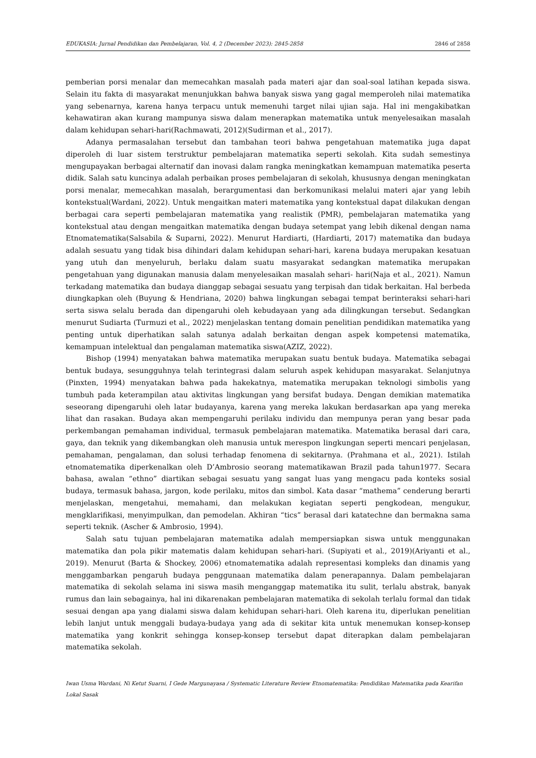EDUKASIA: Jurnal Pendidikan dan Pembelajaran, Vol. 4, 2 (December 2023): 2845-2858 2846 of 2858
pemberian porsi menalar dan memecahkan masalah pada materi ajar dan soal-soal latihan kepada siswa. Selain itu fakta di masyarakat menunjukkan bahwa banyak siswa yang gagal memperoleh nilai matematika yang sebenarnya, karena hanya terpacu untuk memenuhi target nilai ujian saja. Hal ini mengakibatkan kehawatiran akan kurang mampunya siswa dalam menerapkan matematika untuk menyelesaikan masalah dalam kehidupan sehari-hari(Rachmawati, 2012)(Sudirman et al., 2017).
Adanya permasalahan tersebut dan tambahan teori bahwa pengetahuan matematika juga dapat diperoleh di luar sistem terstruktur pembelajaran matematika seperti sekolah. Kita sudah semestinya mengupayakan berbagai alternatif dan inovasi dalam rangka meningkatkan kemampuan matematika peserta didik. Salah satu kuncinya adalah perbaikan proses pembelajaran di sekolah, khususnya dengan meningkatan porsi menalar, memecahkan masalah, berargumentasi dan berkomunikasi melalui materi ajar yang lebih kontekstual(Wardani, 2022). Untuk mengaitkan materi matematika yang kontekstual dapat dilakukan dengan berbagai cara seperti pembelajaran matematika yang realistik (PMR), pembelajaran matematika yang kontekstual atau dengan mengaitkan matematika dengan budaya setempat yang lebih dikenal dengan nama Etnomatematika(Salsabila & Suparni, 2022). Menurut Hardiarti, (Hardiarti, 2017) matematika dan budaya adalah sesuatu yang tidak bisa dihindari dalam kehidupan sehari-hari, karena budaya merupakan kesatuan yang utuh dan menyeluruh, berlaku dalam suatu masyarakat sedangkan matematika merupakan pengetahuan yang digunakan manusia dalam menyelesaikan masalah sehari- hari(Naja et al., 2021). Namun terkadang matematika dan budaya dianggap sebagai sesuatu yang terpisah dan tidak berkaitan. Hal berbeda diungkapkan oleh (Buyung & Hendriana, 2020) bahwa lingkungan sebagai tempat berinteraksi sehari-hari serta siswa selalu berada dan dipengaruhi oleh kebudayaan yang ada dilingkungan tersebut. Sedangkan menurut Sudiarta (Turmuzi et al., 2022) menjelaskan tentang domain penelitian pendidikan matematika yang penting untuk diperhatikan salah satunya adalah berkaitan dengan aspek kompetensi matematika, kemampuan intelektual dan pengalaman matematika siswa(AZIZ, 2022).
Bishop (1994) menyatakan bahwa matematika merupakan suatu bentuk budaya. Matematika sebagai bentuk budaya, sesungguhnya telah terintegrasi dalam seluruh aspek kehidupan masyarakat. Selanjutnya (Pinxten, 1994) menyatakan bahwa pada hakekatnya, matematika merupakan teknologi simbolis yang tumbuh pada keterampilan atau aktivitas lingkungan yang bersifat budaya. Dengan demikian matematika seseorang dipengaruhi oleh latar budayanya, karena yang mereka lakukan berdasarkan apa yang mereka lihat dan rasakan. Budaya akan mempengaruhi perilaku individu dan mempunya peran yang besar pada perkembangan pemahaman individual, termasuk pembelajaran matematika. Matematika berasal dari cara, gaya, dan teknik yang dikembangkan oleh manusia untuk merespon lingkungan seperti mencari penjelasan, pemahaman, pengalaman, dan solusi terhadap fenomena di sekitarnya. (Prahmana et al., 2021). Istilah etnomatematika diperkenalkan oleh D’Ambrosio seorang matematikawan Brazil pada tahun1977. Secara bahasa, awalan “ethno” diartikan sebagai sesuatu yang sangat luas yang mengacu pada konteks sosial budaya, termasuk bahasa, jargon, kode perilaku, mitos dan simbol. Kata dasar “mathema” cenderung berarti menjelaskan, mengetahui, memahami, dan melakukan kegiatan seperti pengkodean, mengukur, mengklarifikasi, menyimpulkan, dan pemodelan. Akhiran “tics” berasal dari katatechne dan bermakna sama seperti teknik. (Ascher & Ambrosio, 1994).
Salah satu tujuan pembelajaran matematika adalah mempersiapkan siswa untuk menggunakan matematika dan pola pikir matematis dalam kehidupan sehari-hari. (Supiyati et al., 2019)(Ariyanti et al., 2019). Menurut (Barta & Shockey, 2006) etnomatematika adalah representasi kompleks dan dinamis yang menggambarkan pengaruh budaya penggunaan matematika dalam penerapannya. Dalam pembelajaran matematika di sekolah selama ini siswa masih menganggap matematika itu sulit, terlalu abstrak, banyak rumus dan lain sebagainya, hal ini dikarenakan pembelajaran matematika di sekolah terlalu formal dan tidak sesuai dengan apa yang dialami siswa dalam kehidupan sehari-hari. Oleh karena itu, diperlukan penelitian lebih lanjut untuk menggali budaya-budaya yang ada di sekitar kita untuk menemukan konsep-konsep matematika yang konkrit sehingga konsep-konsep tersebut dapat diterapkan dalam pembelajaran matematika sekolah.
Iwan Usma Wardani, Ni Ketut Suarni, I Gede Margunayasa / Systematic Literature Review Etnomatematika: Pendidikan Matematika pada Kearifan Lokal Sasak